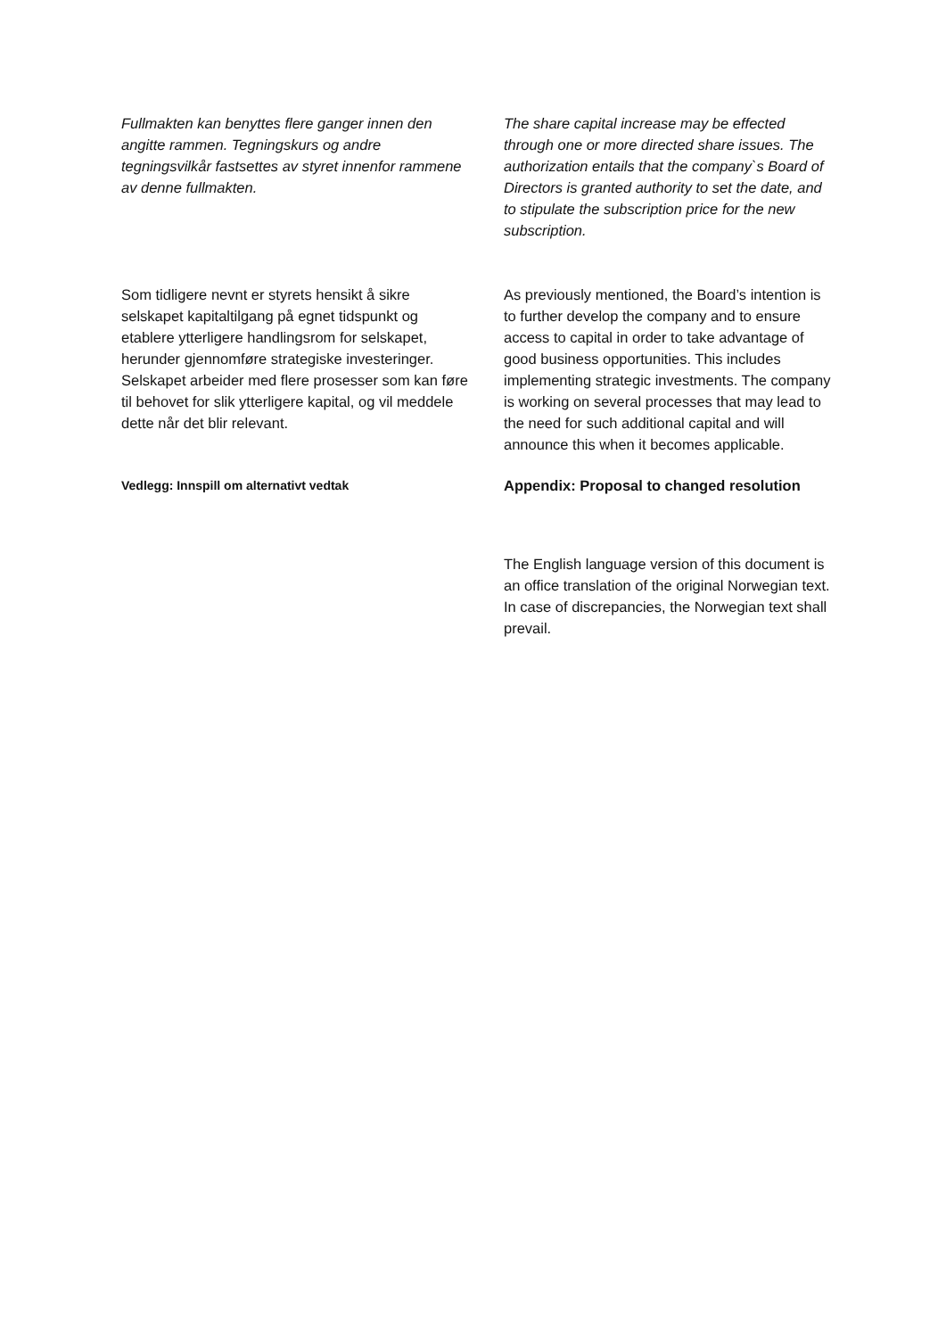Fullmakten kan benyttes flere ganger innen den angitte rammen. Tegningskurs og andre tegningsvilkår fastsettes av styret innenfor rammene av denne fullmakten.
The share capital increase may be effected through one or more directed share issues. The authorization entails that the company`s Board of Directors is granted authority to set the date, and to stipulate the subscription price for the new subscription.
Som tidligere nevnt er styrets hensikt å sikre selskapet kapitaltilgang på egnet tidspunkt og etablere ytterligere handlingsrom for selskapet, herunder gjennomføre strategiske investeringer. Selskapet arbeider med flere prosesser som kan føre til behovet for slik ytterligere kapital, og vil meddele dette når det blir relevant.
As previously mentioned, the Board’s intention is to further develop the company and to ensure access to capital in order to take advantage of good business opportunities. This includes implementing strategic investments. The company is working on several processes that may lead to the need for such additional capital and will announce this when it becomes applicable.
Vedlegg: Innspill om alternativt vedtak
Appendix: Proposal to changed resolution
The English language version of this document is an office translation of the original Norwegian text. In case of discrepancies, the Norwegian text shall prevail.